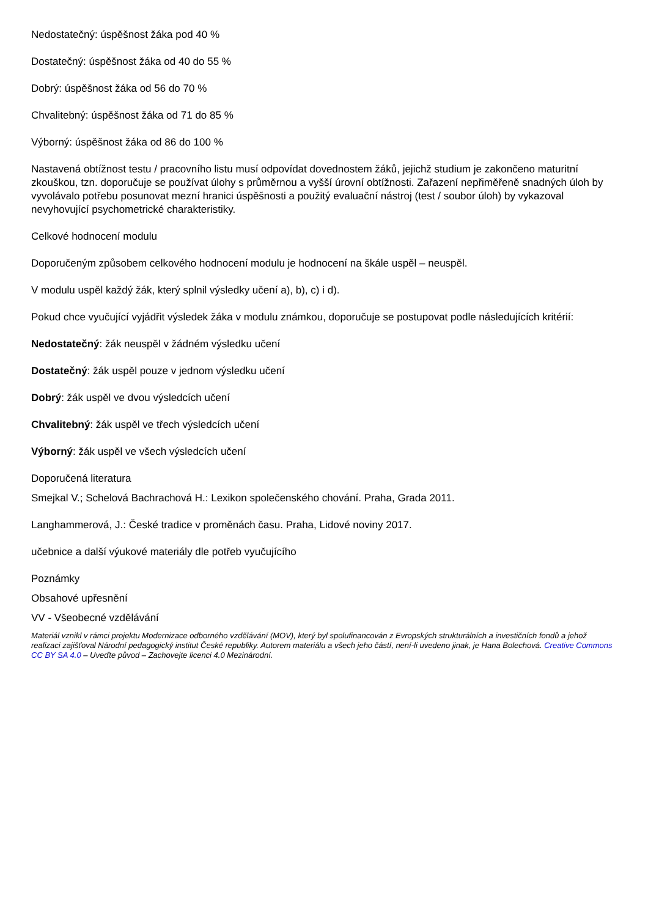Nedostatečný: úspěšnost žáka pod 40 %
Dostatečný: úspěšnost žáka od 40 do 55 %
Dobrý: úspěšnost žáka od 56 do 70 %
Chvalitebný: úspěšnost žáka od 71 do 85 %
Výborný: úspěšnost žáka od 86 do 100 %
Nastavená obtížnost testu / pracovního listu musí odpovídat dovednostem žáků, jejichž studium je zakončeno maturitní zkouškou, tzn. doporučuje se používat úlohy s průměrnou a vyšší úrovní obtížnosti. Zařazení nepřiměřeně snadných úloh by vyvolávalo potřebu posunovat mezní hranici úspěšnosti a použitý evaluační nástroj (test / soubor úloh) by vykazoval nevyhovující psychometrické charakteristiky.
Celkové hodnocení modulu
Doporučeným způsobem celkového hodnocení modulu je hodnocení na škále uspěl – neuspěl.
V modulu uspěl každý žák, který splnil výsledky učení a), b), c) i d).
Pokud chce vyučující vyjádřit výsledek žáka v modulu známkou, doporučuje se postupovat podle následujících kritérií:
Nedostatečný: žák neuspěl v žádném výsledku učení
Dostatečný: žák uspěl pouze v jednom výsledku učení
Dobrý: žák uspěl ve dvou výsledcích učení
Chvalitebný: žák uspěl ve třech výsledcích učení
Výborný: žák uspěl ve všech výsledcích učení
Doporučená literatura
Smejkal V.; Schelová Bachrachová H.: Lexikon společenského chování. Praha, Grada 2011.
Langhammerová, J.: České tradice v proměnách času. Praha, Lidové noviny 2017.
učebnice a další výukové materiály dle potřeb vyučujícího
Poznámky
Obsahové upřesnění
VV - Všeobecné vzdělávání
Materiál vznikl v rámci projektu Modernizace odborného vzdělávání (MOV), který byl spolufinancován z Evropských strukturálních a investičních fondů a jehož realizaci zajišťoval Národní pedagogický institut České republiky. Autorem materiálu a všech jeho částí, není-li uvedeno jinak, je Hana Bolechová. Creative Commons CC BY SA 4.0 – Uveďte původ – Zachovejte licenci 4.0 Mezinárodní.